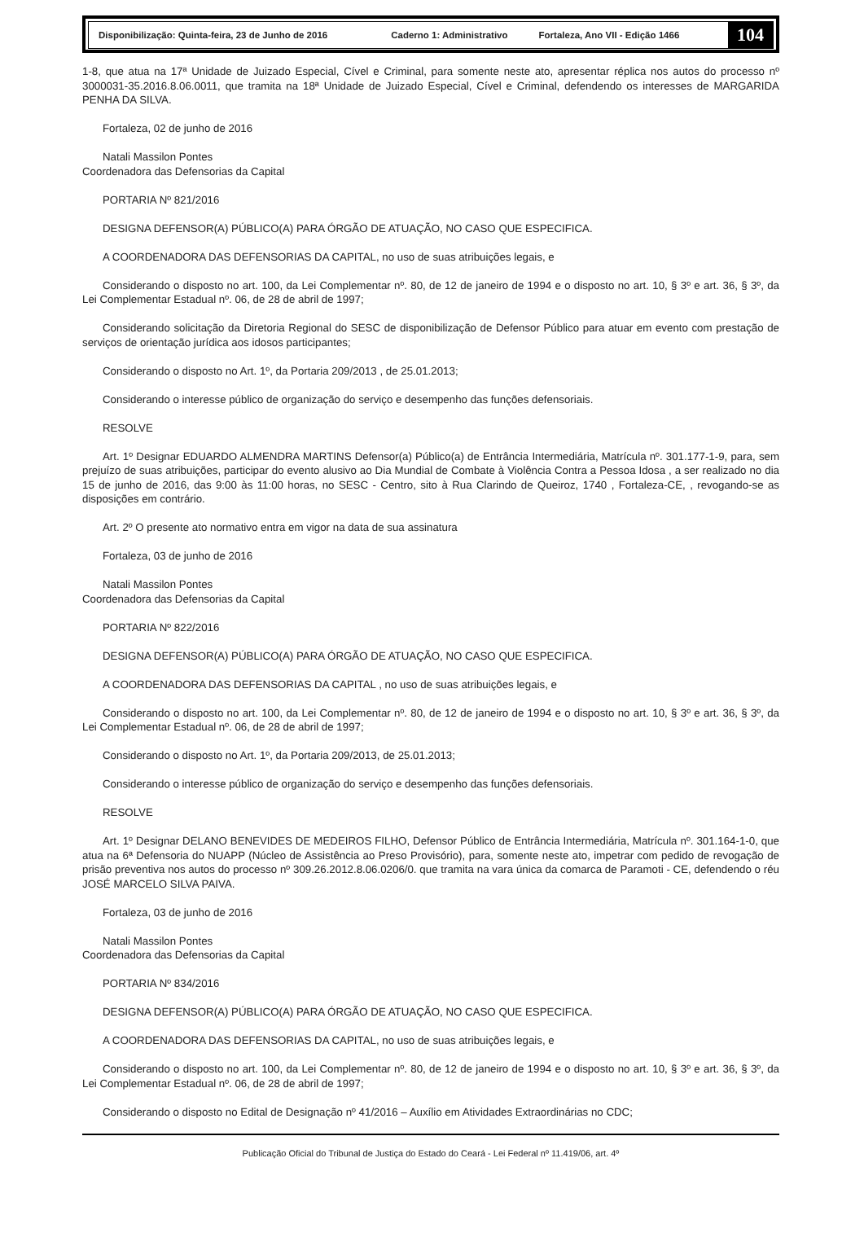Disponibilização: Quinta-feira, 23 de Junho de 2016 Caderno 1: Administrativo Fortaleza, Ano VII - Edição 1466
104
1-8, que atua na 17ª Unidade de Juizado Especial, Cível e Criminal, para somente neste ato, apresentar réplica nos autos do processo nº 3000031-35.2016.8.06.0011, que tramita na 18ª Unidade de Juizado Especial, Cível e Criminal, defendendo os interesses de MARGARIDA PENHA DA SILVA.
Fortaleza, 02 de junho de 2016
Natali Massilon Pontes
Coordenadora das Defensorias da Capital
PORTARIA Nº 821/2016
DESIGNA DEFENSOR(A) PÚBLICO(A) PARA ÓRGÃO DE ATUAÇÃO, NO CASO QUE ESPECIFICA.
A COORDENADORA DAS DEFENSORIAS DA CAPITAL, no uso de suas atribuições legais, e
Considerando o disposto no art. 100, da Lei Complementar nº. 80, de 12 de janeiro de 1994 e o disposto no art. 10, § 3º e art. 36, § 3º, da Lei Complementar Estadual nº. 06, de 28 de abril de 1997;
Considerando solicitação da Diretoria Regional do SESC de disponibilização de Defensor Público para atuar em evento com prestação de serviços de orientação jurídica aos idosos participantes;
Considerando o disposto no Art. 1º, da Portaria 209/2013 , de 25.01.2013;
Considerando o interesse público de organização do serviço e desempenho das funções defensoriais.
RESOLVE
Art. 1º Designar EDUARDO ALMENDRA MARTINS Defensor(a) Público(a) de Entrância Intermediária, Matrícula nº. 301.177-1-9, para, sem prejuízo de suas atribuições, participar do evento alusivo ao Dia Mundial de Combate à Violência Contra a Pessoa Idosa , a ser realizado no dia 15 de junho de 2016, das 9:00 às 11:00 horas, no SESC - Centro, sito à Rua Clarindo de Queiroz, 1740 , Fortaleza-CE, , revogando-se as disposições em contrário.
Art. 2º O presente ato normativo entra em vigor na data de sua assinatura
Fortaleza, 03 de junho de 2016
Natali Massilon Pontes
Coordenadora das Defensorias da Capital
PORTARIA Nº 822/2016
DESIGNA DEFENSOR(A) PÚBLICO(A) PARA ÓRGÃO DE ATUAÇÃO, NO CASO QUE ESPECIFICA.
A COORDENADORA DAS DEFENSORIAS DA CAPITAL , no uso de suas atribuições legais, e
Considerando o disposto no art. 100, da Lei Complementar nº. 80, de 12 de janeiro de 1994 e o disposto no art. 10, § 3º e art. 36, § 3º, da Lei Complementar Estadual nº. 06, de 28 de abril de 1997;
Considerando o disposto no Art. 1º, da Portaria 209/2013, de 25.01.2013;
Considerando o interesse público de organização do serviço e desempenho das funções defensoriais.
RESOLVE
Art. 1º Designar DELANO BENEVIDES DE MEDEIROS FILHO, Defensor Público de Entrância Intermediária, Matrícula nº. 301.164-1-0, que atua na 6ª Defensoria do NUAPP (Núcleo de Assistência ao Preso Provisório), para, somente neste ato, impetrar com pedido de revogação de prisão preventiva nos autos do processo nº 309.26.2012.8.06.0206/0. que tramita na vara única da comarca de Paramoti - CE, defendendo o réu JOSÉ MARCELO SILVA PAIVA.
Fortaleza, 03 de junho de 2016
Natali Massilon Pontes
Coordenadora das Defensorias da Capital
PORTARIA Nº 834/2016
DESIGNA DEFENSOR(A) PÚBLICO(A) PARA ÓRGÃO DE ATUAÇÃO, NO CASO QUE ESPECIFICA.
A COORDENADORA DAS DEFENSORIAS DA CAPITAL, no uso de suas atribuições legais, e
Considerando o disposto no art. 100, da Lei Complementar nº. 80, de 12 de janeiro de 1994 e o disposto no art. 10, § 3º e art. 36, § 3º, da Lei Complementar Estadual nº. 06, de 28 de abril de 1997;
Considerando o disposto no Edital de Designação nº 41/2016 – Auxílio em Atividades Extraordinárias no CDC;
Publicação Oficial do Tribunal de Justiça do Estado do Ceará - Lei Federal nº 11.419/06, art. 4º